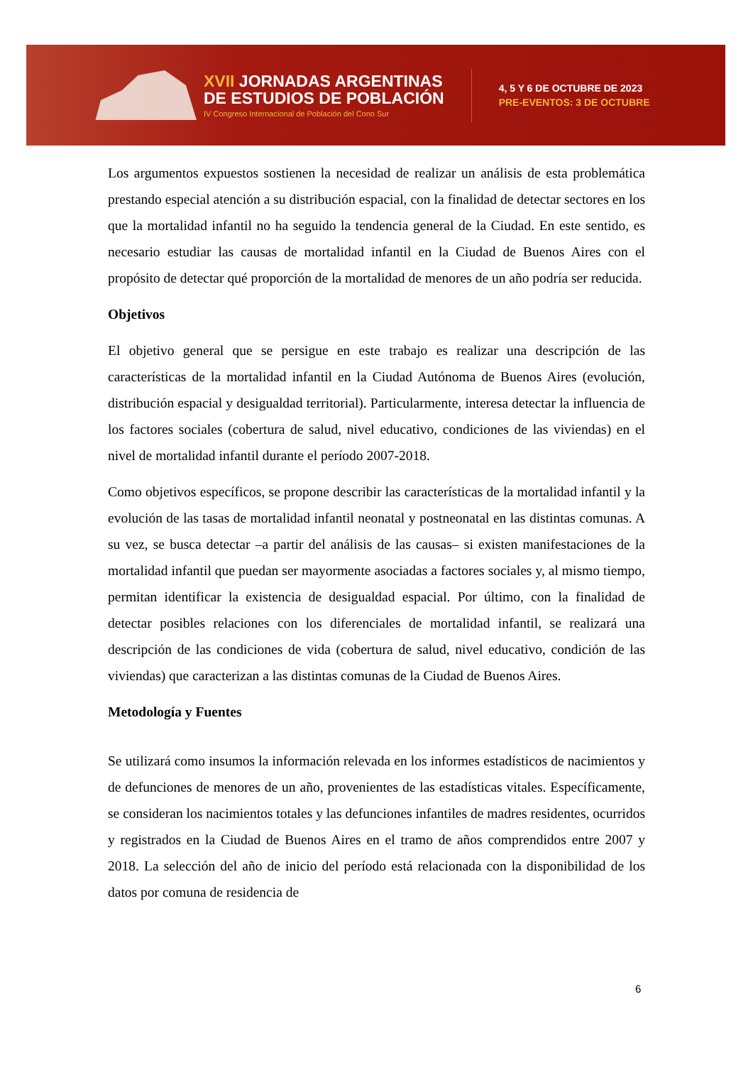XVII JORNADAS ARGENTINAS
DE ESTUDIOS DE POBLACIÓN
IV Congreso Internacional de Población del Cono Sur
4, 5 Y 6 DE OCTUBRE DE 2023
PRE-EVENTOS: 3 DE OCTUBRE
Los argumentos expuestos sostienen la necesidad de realizar un análisis de esta problemática prestando especial atención a su distribución espacial, con la finalidad de detectar sectores en los que la mortalidad infantil no ha seguido la tendencia general de la Ciudad. En este sentido, es necesario estudiar las causas de mortalidad infantil en la Ciudad de Buenos Aires con el propósito de detectar qué proporción de la mortalidad de menores de un año podría ser reducida.
Objetivos
El objetivo general que se persigue en este trabajo es realizar una descripción de las características de la mortalidad infantil en la Ciudad Autónoma de Buenos Aires (evolución, distribución espacial y desigualdad territorial). Particularmente, interesa detectar la influencia de los factores sociales (cobertura de salud, nivel educativo, condiciones de las viviendas) en el nivel de mortalidad infantil durante el período 2007-2018.
Como objetivos específicos, se propone describir las características de la mortalidad infantil y la evolución de las tasas de mortalidad infantil neonatal y postneonatal en las distintas comunas. A su vez, se busca detectar –a partir del análisis de las causas– si existen manifestaciones de la mortalidad infantil que puedan ser mayormente asociadas a factores sociales y, al mismo tiempo, permitan identificar la existencia de desigualdad espacial. Por último, con la finalidad de detectar posibles relaciones con los diferenciales de mortalidad infantil, se realizará una descripción de las condiciones de vida (cobertura de salud, nivel educativo, condición de las viviendas) que caracterizan a las distintas comunas de la Ciudad de Buenos Aires.
Metodología y Fuentes
Se utilizará como insumos la información relevada en los informes estadísticos de nacimientos y de defunciones de menores de un año, provenientes de las estadísticas vitales. Específicamente, se consideran los nacimientos totales y las defunciones infantiles de madres residentes, ocurridos y registrados en la Ciudad de Buenos Aires en el tramo de años comprendidos entre 2007 y 2018. La selección del año de inicio del período está relacionada con la disponibilidad de los datos por comuna de residencia de
6